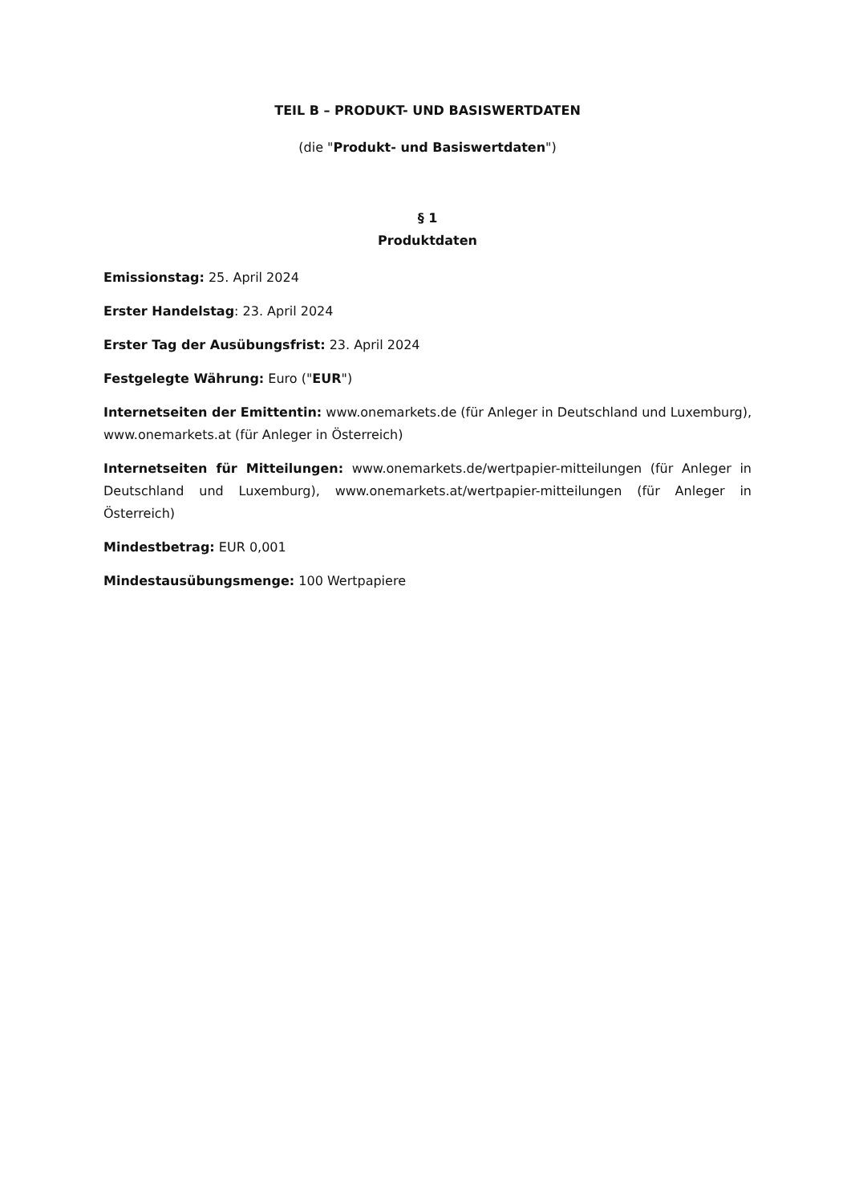TEIL B – PRODUKT- UND BASISWERTDATEN
(die "Produkt- und Basiswertdaten")
§ 1
Produktdaten
Emissionstag: 25. April 2024
Erster Handelstag: 23. April 2024
Erster Tag der Ausübungsfrist: 23. April 2024
Festgelegte Währung: Euro ("EUR")
Internetseiten der Emittentin: www.onemarkets.de (für Anleger in Deutschland und Luxemburg), www.onemarkets.at (für Anleger in Österreich)
Internetseiten für Mitteilungen: www.onemarkets.de/wertpapier-mitteilungen (für Anleger in Deutschland und Luxemburg), www.onemarkets.at/wertpapier-mitteilungen (für Anleger in Österreich)
Mindestbetrag: EUR 0,001
Mindestausübungsmenge: 100 Wertpapiere